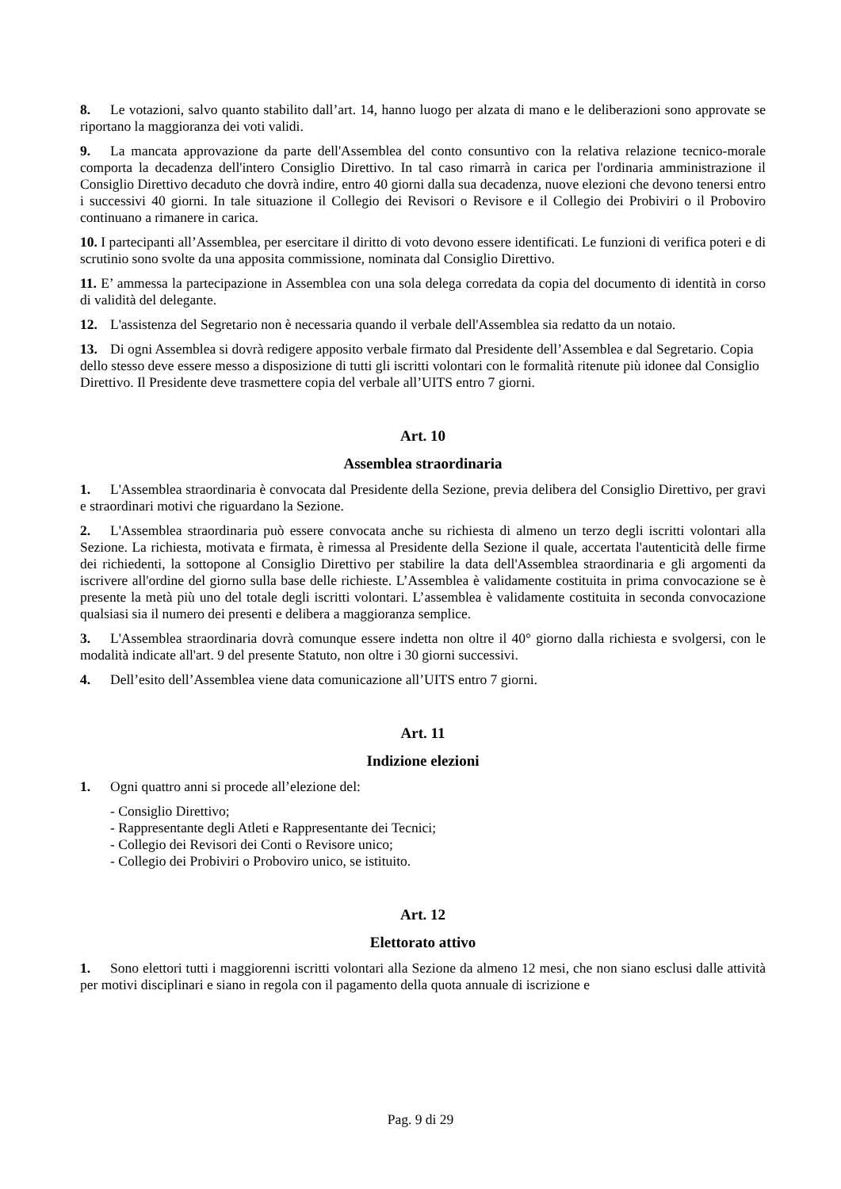8. Le votazioni, salvo quanto stabilito dall’art. 14, hanno luogo per alzata di mano e le deliberazioni sono approvate se riportano la maggioranza dei voti validi.
9. La mancata approvazione da parte dell'Assemblea del conto consuntivo con la relativa relazione tecnico-morale comporta la decadenza dell'intero Consiglio Direttivo. In tal caso rimarrà in carica per l'ordinaria amministrazione il Consiglio Direttivo decaduto che dovrà indire, entro 40 giorni dalla sua decadenza, nuove elezioni che devono tenersi entro i successivi 40 giorni. In tale situazione il Collegio dei Revisori o Revisore e il Collegio dei Probiviri o il Proboviro continuano a rimanere in carica.
10. I partecipanti all’Assemblea, per esercitare il diritto di voto devono essere identificati. Le funzioni di verifica poteri e di scrutinio sono svolte da una apposita commissione, nominata dal Consiglio Direttivo.
11. E’ ammessa la partecipazione in Assemblea con una sola delega corredata da copia del documento di identità in corso di validità del delegante.
12. L'assistenza del Segretario non è necessaria quando il verbale dell'Assemblea sia redatto da un notaio.
13. Di ogni Assemblea si dovrà redigere apposito verbale firmato dal Presidente dell’Assemblea e dal Segretario. Copia dello stesso deve essere messo a disposizione di tutti gli iscritti volontari con le formalità ritenute più idonee dal Consiglio Direttivo. Il Presidente deve trasmettere copia del verbale all’UITS entro 7 giorni.
Art. 10
Assemblea straordinaria
1. L'Assemblea straordinaria è convocata dal Presidente della Sezione, previa delibera del Consiglio Direttivo, per gravi e straordinari motivi che riguardano la Sezione.
2. L'Assemblea straordinaria può essere convocata anche su richiesta di almeno un terzo degli iscritti volontari alla Sezione. La richiesta, motivata e firmata, è rimessa al Presidente della Sezione il quale, accertata l'autenticità delle firme dei richiedenti, la sottopone al Consiglio Direttivo per stabilire la data dell'Assemblea straordinaria e gli argomenti da iscrivere all'ordine del giorno sulla base delle richieste. L’Assemblea è validamente costituita in prima convocazione se è presente la metà più uno del totale degli iscritti volontari. L’assemblea è validamente costituita in seconda convocazione qualsiasi sia il numero dei presenti e delibera a maggioranza semplice.
3. L'Assemblea straordinaria dovrà comunque essere indetta non oltre il 40° giorno dalla richiesta e svolgersi, con le modalità indicate all'art. 9 del presente Statuto, non oltre i 30 giorni successivi.
4. Dell’esito dell’Assemblea viene data comunicazione all’UITS entro 7 giorni.
Art. 11
Indizione elezioni
1. Ogni quattro anni si procede all’elezione del:
- Consiglio Direttivo;
- Rappresentante degli Atleti e Rappresentante dei Tecnici;
- Collegio dei Revisori dei Conti o Revisore unico;
- Collegio dei Probiviri o Proboviro unico, se istituito.
Art. 12
Elettorato attivo
1. Sono elettori tutti i maggiorenni iscritti volontari alla Sezione da almeno 12 mesi, che non siano esclusi dalle attività per motivi disciplinari e siano in regola con il pagamento della quota annuale di iscrizione e
Pag. 9 di 29